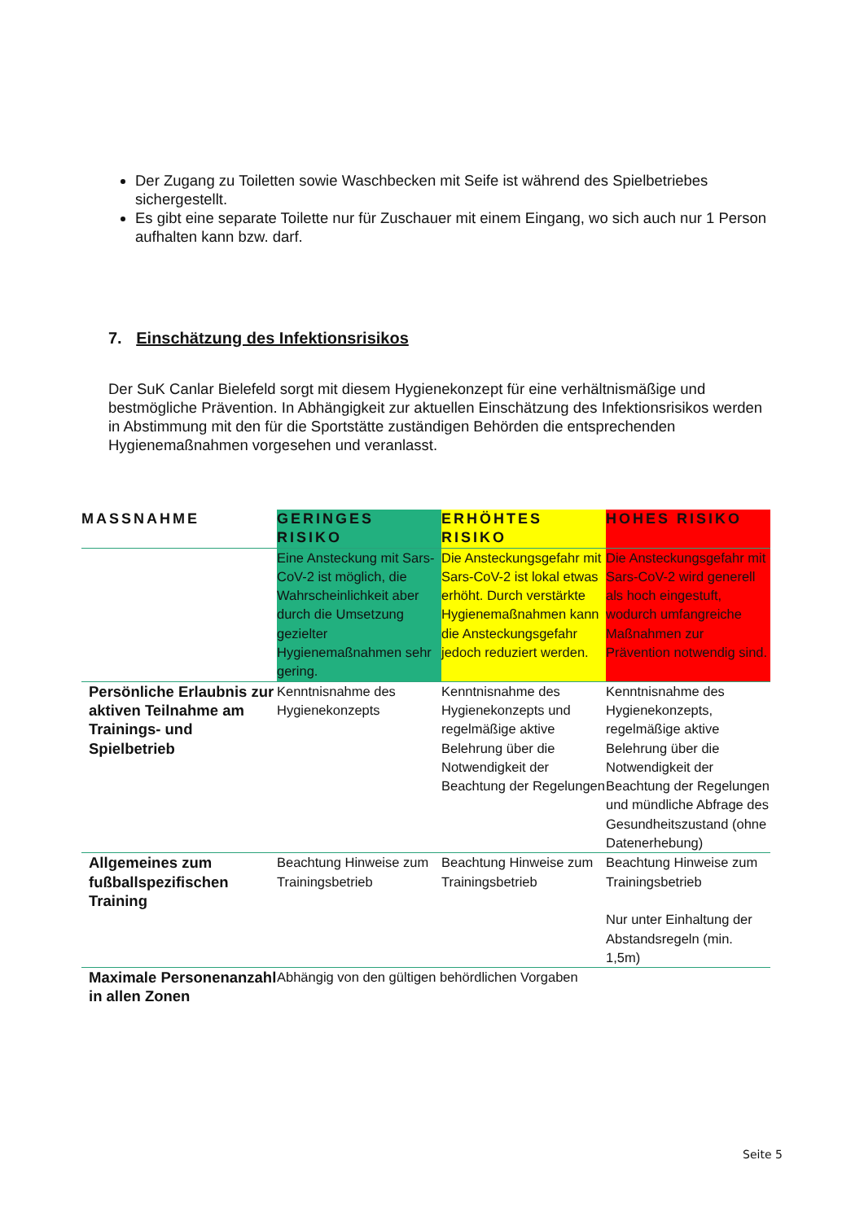Der Zugang zu Toiletten sowie Waschbecken mit Seife ist während des Spielbetriebes sichergestellt.
Es gibt eine separate Toilette nur für Zuschauer mit einem Eingang, wo sich auch nur 1 Person aufhalten kann bzw. darf.
7. Einschätzung des Infektionsrisikos
Der SuK Canlar Bielefeld sorgt mit diesem Hygienekonzept für eine verhältnismäßige und bestmögliche Prävention. In Abhängigkeit zur aktuellen Einschätzung des Infektionsrisikos werden in Abstimmung mit den für die Sportstätte zuständigen Behörden die entsprechenden Hygienemaßnahmen vorgesehen und veranlasst.
| MASSNAHME | GERINGES RISIKO | ERHÖHTES RISIKO | HOHES RISIKO |
| --- | --- | --- | --- |
| | Eine Ansteckung mit Sars-CoV-2 ist möglich, die Wahrscheinlichkeit aber durch die Umsetzung gezielter Hygienemaßnahmen sehr gering. | Die Ansteckungsgefahr mit Sars-CoV-2 ist lokal etwas erhöht. Durch verstärkte Hygienemaßnahmen kann die Ansteckungsgefahr jedoch reduziert werden. | Die Ansteckungsgefahr mit Sars-CoV-2 wird generell als hoch eingestuft, wodurch umfangreiche Maßnahmen zur Prävention notwendig sind. |
| Persönliche Erlaubnis zur aktiven Teilnahme am Trainings- und Spielbetrieb | Kenntnisnahme des Hygienekonzepts | Kenntnisnahme des Hygienekonzepts und regelmäßige aktive Belehrung über die Notwendigkeit der Beachtung der Regelungen | Kenntnisnahme des Hygienekonzepts, regelmäßige aktive Belehrung über die Notwendigkeit der Beachtung der Regelungen und mündliche Abfrage des Gesundheitszustand (ohne Datenerhebung) |
| Allgemeines zum fußballspezifischen Training | Beachtung Hinweise zum Trainingsbetrieb | Beachtung Hinweise zum Trainingsbetrieb | Beachtung Hinweise zum Trainingsbetrieb Nur unter Einhaltung der Abstandsregeln (min. 1,5m) |
| Maximale Personenanzahl in allen Zonen | Abhängig von den gültigen behördlichen Vorgaben | | |
Seite 5